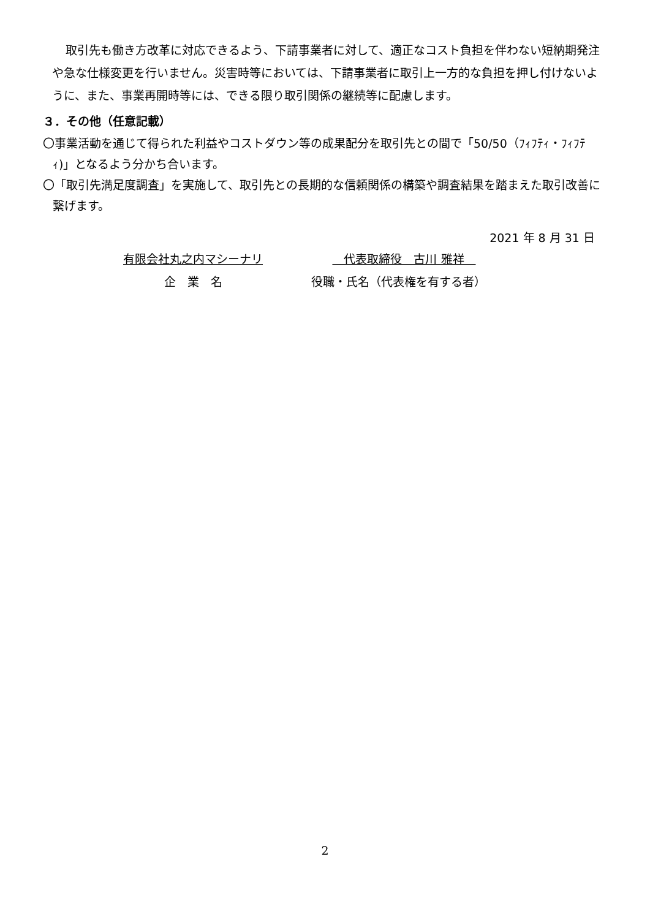取引先も働き方改革に対応できるよう、下請事業者に対して、適正なコスト負担を伴わない短納期発注や急な仕様変更を行いません。災害時等においては、下請事業者に取引上一方的な負担を押し付けないように、また、事業再開時等には、できる限り取引関係の継続等に配慮します。
３．その他（任意記載）
〇事業活動を通じて得られた利益やコストダウン等の成果配分を取引先との間で「50/50（ﾌｨﾌﾃｨ・ﾌｨﾌﾃｨ)」となるよう分かち合います。
〇「取引先満足度調査」を実施して、取引先との長期的な信頼関係の構築や調査結果を踏まえた取引改善に繋げます。
2021 年 8 月 31 日
有限会社丸之内マシーナリ
企　業　名
　代表取締役　古川 雅祥　
役職・氏名（代表権を有する者）
2